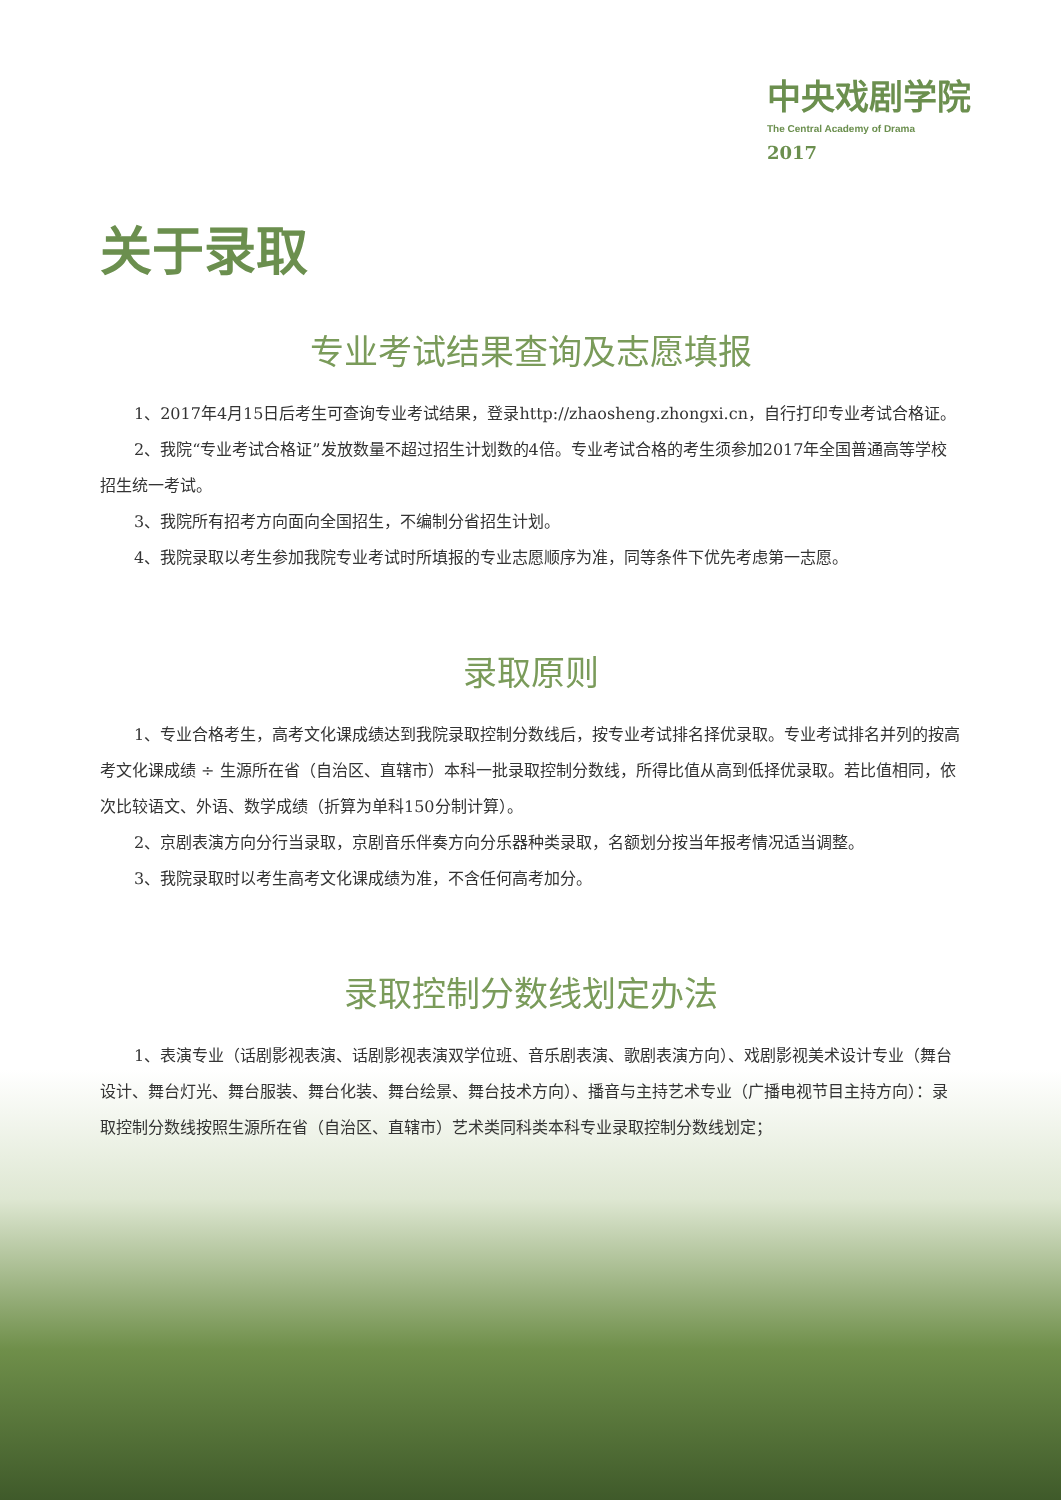中央戏剧学院
The Central Academy of Drama
2017
关于录取
专业考试结果查询及志愿填报
1、2017年4月15日后考生可查询专业考试结果，登录http://zhaosheng.zhongxi.cn，自行打印专业考试合格证。
2、我院“专业考试合格证”发放数量不超过招生计划数的4倍。专业考试合格的考生须参加2017年全国普通高等学校招生统一考试。
3、我院所有招考方向面向全国招生，不编制分省招生计划。
4、我院录取以考生参加我院专业考试时所填报的专业志愿顺序为准，同等条件下优先考虑第一志愿。
录取原则
1、专业合格考生，高考文化课成绩达到我院录取控制分数线后，按专业考试排名择优录取。专业考试排名并列的按高考文化课成绩 ÷ 生源所在省（自治区、直辖市）本科一批录取控制分数线，所得比值从高到低择优录取。若比值相同，依次比较语文、外语、数学成绩（折算为单科150分制计算）。
2、京剧表演方向分行当录取，京剧音乐伴奏方向分乐器种类录取，名额划分按当年报考情况适当调整。
3、我院录取时以考生高考文化课成绩为准，不含任何高考加分。
录取控制分数线划定办法
1、表演专业（话剧影视表演、话剧影视表演双学位班、音乐剧表演、歌剧表演方向）、戏剧影视美术设计专业（舞台设计、舞台灯光、舞台服装、舞台化装、舞台绘景、舞台技术方向）、播音与主持艺术专业（广播电视节目主持方向）：录取控制分数线按照生源所在省（自治区、直辖市）艺术类同科类本科专业录取控制分数线划定；